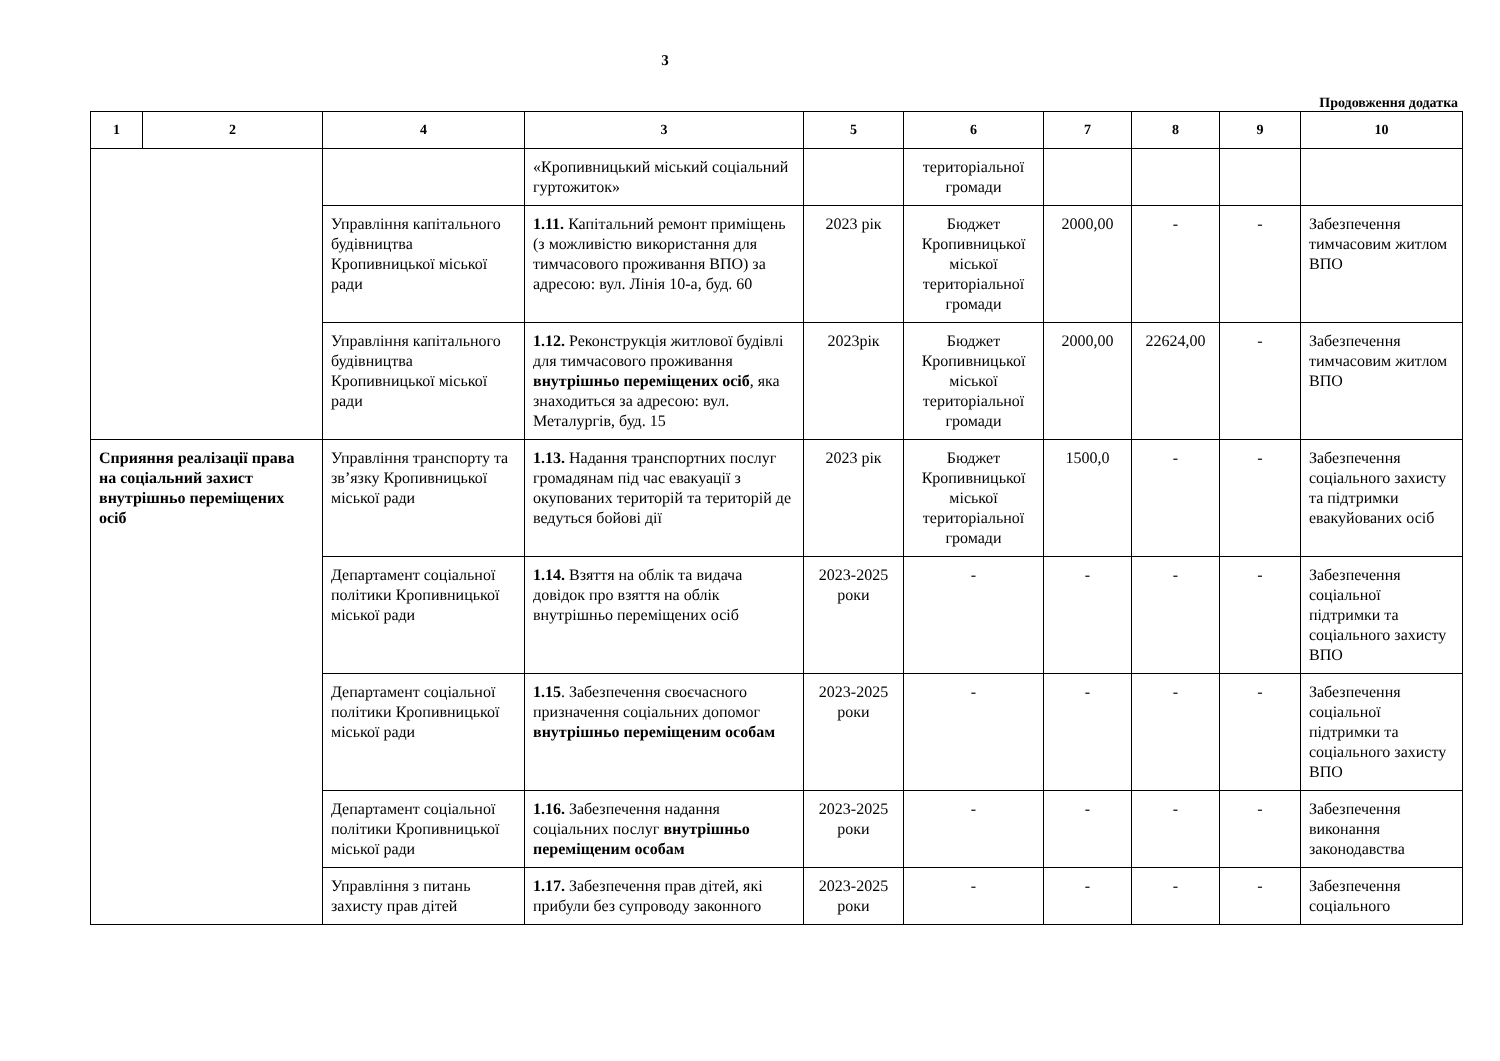3
Продовження додатка
| 1 | 2 | 4 | 3 | 5 | 6 | 7 | 8 | 9 | 10 |
| --- | --- | --- | --- | --- | --- | --- | --- | --- | --- |
| | | | «Кропивницький міський соціальний гуртожиток» | | територіальної громади | | | | |
| | | Управління капітального будівництва Кропивницької міської ради | 1.11. Капітальний ремонт приміщень (з можливістю використання для тимчасового проживання ВПО) за адресою: вул. Лінія 10-а, буд. 60 | 2023 рік | Бюджет Кропивницької міської територіальної громади | 2000,00 | - | - | Забезпечення тимчасовим житлом ВПО |
| | | Управління капітального будівництва Кропивницької міської ради | 1.12. Реконструкція житлової будівлі для тимчасового проживання внутрішньо переміщених осіб , яка знаходиться за адресою: вул. Металургів, буд. 15 | 2023рік | Бюджет Кропивницької міської територіальної громади | 2000,00 | 22624,00 | - | Забезпечення тимчасовим житлом ВПО |
| Сприяння реалізації права на соціальний захист внутрішньо переміщених осіб | | Управління транспорту та зв’язку Кропивницької міської ради | 1.13. Надання транспортних послуг громадянам під час евакуації з окупованих територій та територій де ведуться бойові дії | 2023 рік | Бюджет Кропивницької міської територіальної громади | 1500,0 | - | - | Забезпечення соціального захисту та підтримки евакуйованих осіб |
| | | Департамент соціальної політики Кропивницької міської ради | 1.14. Взяття на облік та видача довідок про взяття на облік внутрішньо переміщених осіб | 2023-2025 роки | - | - | - | - | Забезпечення соціальної підтримки та соціального захисту ВПО |
| | | Департамент соціальної політики Кропивницької міської ради | 1.15 . Забезпечення своєчасного призначення соціальних допомог внутрішньо переміщеним особам | 2023-2025 роки | - | - | - | - | Забезпечення соціальної підтримки та соціального захисту ВПО |
| | | Департамент соціальної політики Кропивницької міської ради | 1.16. Забезпечення надання соціальних послуг внутрішньо переміщеним особам | 2023-2025 роки | - | - | - | - | Забезпечення виконання законодавства |
| | | Управління з питань захисту прав дітей | 1.17. Забезпечення прав дітей, які прибули без супроводу законного | 2023-2025 роки | - | - | - | - | Забезпечення соціального |